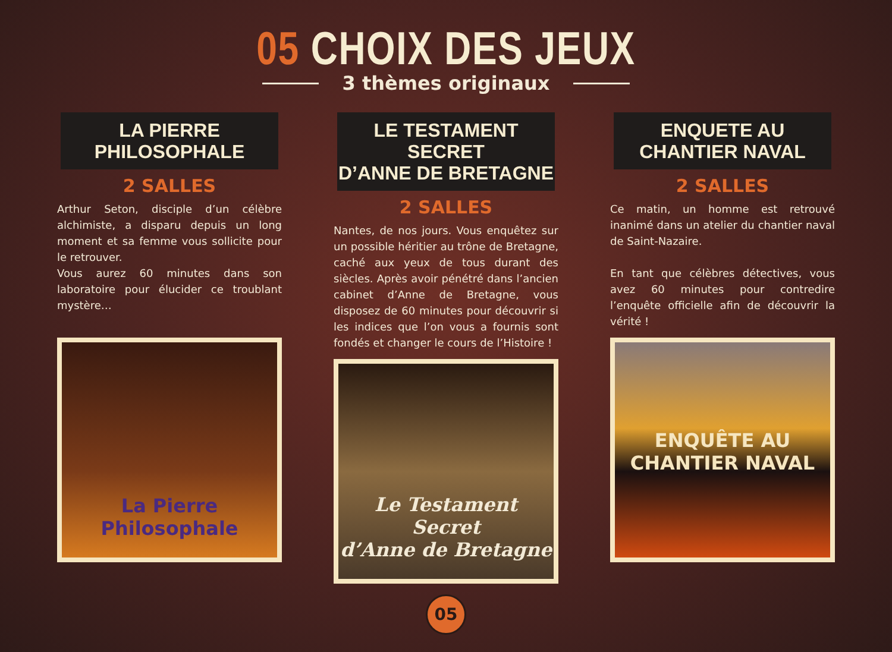05 CHOIX DES JEUX
3 thèmes originaux
LA PIERRE
PHILOSOPHALE
2 SALLES
Arthur Seton, disciple d’un célèbre alchimiste, a disparu depuis un long moment et sa femme vous sollicite pour le retrouver.
Vous aurez 60 minutes dans son laboratoire pour élucider ce troublant mystère…
La Pierre Philosophale
LE TESTAMENT SECRET
D’ANNE DE BRETAGNE
2 SALLES
Nantes, de nos jours. Vous enquêtez sur un possible héritier au trône de Bretagne, caché aux yeux de tous durant des siècles. Après avoir pénétré dans l’ancien cabinet d’Anne de Bretagne, vous disposez de 60 minutes pour découvrir si les indices que l’on vous a fournis sont fondés et changer le cours de l’Histoire !
Le Testament Secret
d’Anne de Bretagne
ENQUETE AU
CHANTIER NAVAL
2 SALLES
Ce matin, un homme est retrouvé inanimé dans un atelier du chantier naval de Saint-Nazaire.
En tant que célèbres détectives, vous avez 60 minutes pour contredire l’enquête officielle afin de découvrir la vérité !
ENQUÊTE AU
CHANTIER NAVAL
05